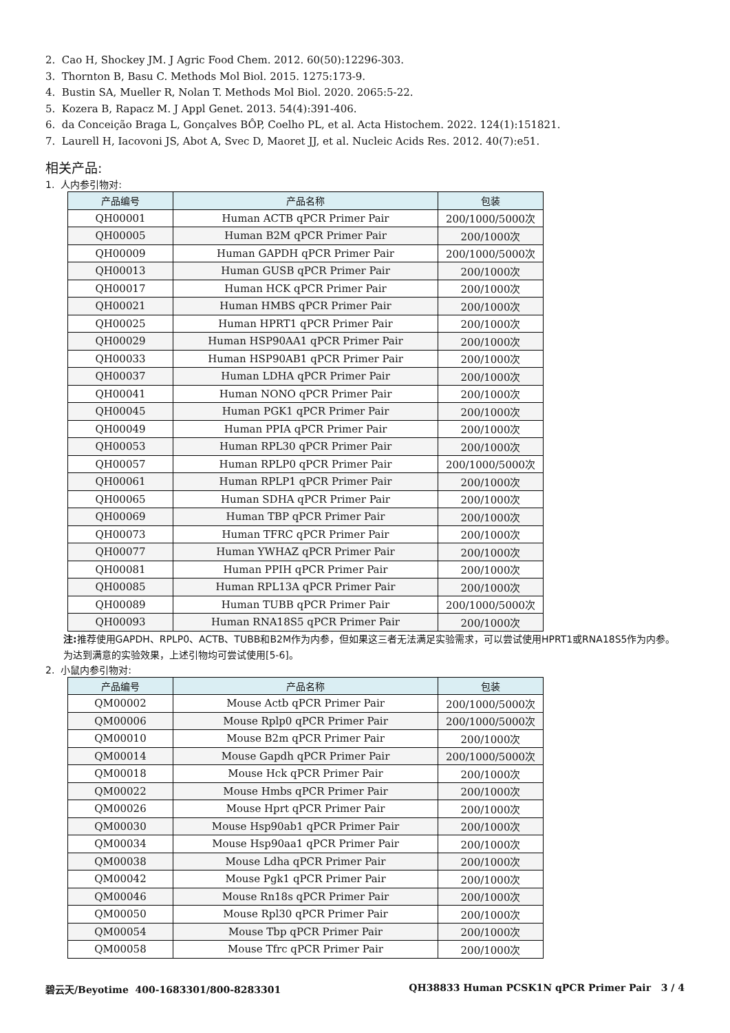2. Cao H, Shockey JM. J Agric Food Chem. 2012. 60(50):12296-303.
3. Thornton B, Basu C. Methods Mol Biol. 2015. 1275:173-9.
4. Bustin SA, Mueller R, Nolan T. Methods Mol Biol. 2020. 2065:5-22.
5. Kozera B, Rapacz M. J Appl Genet. 2013. 54(4):391-406.
6. da Conceição Braga L, Gonçalves BÔP, Coelho PL, et al. Acta Histochem. 2022. 124(1):151821.
7. Laurell H, Iacovoni JS, Abot A, Svec D, Maoret JJ, et al. Nucleic Acids Res. 2012. 40(7):e51.
相关产品:
1. 人内参引物对:
| 产品编号 | 产品名称 | 包装 |
| --- | --- | --- |
| QH00001 | Human ACTB qPCR Primer Pair | 200/1000/5000次 |
| QH00005 | Human B2M qPCR Primer Pair | 200/1000次 |
| QH00009 | Human GAPDH qPCR Primer Pair | 200/1000/5000次 |
| QH00013 | Human GUSB qPCR Primer Pair | 200/1000次 |
| QH00017 | Human HCK qPCR Primer Pair | 200/1000次 |
| QH00021 | Human HMBS qPCR Primer Pair | 200/1000次 |
| QH00025 | Human HPRT1 qPCR Primer Pair | 200/1000次 |
| QH00029 | Human HSP90AA1 qPCR Primer Pair | 200/1000次 |
| QH00033 | Human HSP90AB1 qPCR Primer Pair | 200/1000次 |
| QH00037 | Human LDHA qPCR Primer Pair | 200/1000次 |
| QH00041 | Human NONO qPCR Primer Pair | 200/1000次 |
| QH00045 | Human PGK1 qPCR Primer Pair | 200/1000次 |
| QH00049 | Human PPIA qPCR Primer Pair | 200/1000次 |
| QH00053 | Human RPL30 qPCR Primer Pair | 200/1000次 |
| QH00057 | Human RPLP0 qPCR Primer Pair | 200/1000/5000次 |
| QH00061 | Human RPLP1 qPCR Primer Pair | 200/1000次 |
| QH00065 | Human SDHA qPCR Primer Pair | 200/1000次 |
| QH00069 | Human TBP qPCR Primer Pair | 200/1000次 |
| QH00073 | Human TFRC qPCR Primer Pair | 200/1000次 |
| QH00077 | Human YWHAZ qPCR Primer Pair | 200/1000次 |
| QH00081 | Human PPIH qPCR Primer Pair | 200/1000次 |
| QH00085 | Human RPL13A qPCR Primer Pair | 200/1000次 |
| QH00089 | Human TUBB qPCR Primer Pair | 200/1000/5000次 |
| QH00093 | Human RNA18S5 qPCR Primer Pair | 200/1000次 |
注: 推荐使用GAPDH、RPLP0、ACTB、TUBB和B2M作为内参，但如果这三者无法满足实验需求，可以尝试使用HPRT1或RNA18S5作为内参。为达到满意的实验效果，上述引物均可尝试使用[5-6]。
2. 小鼠内参引物对:
| 产品编号 | 产品名称 | 包装 |
| --- | --- | --- |
| QM00002 | Mouse Actb qPCR Primer Pair | 200/1000/5000次 |
| QM00006 | Mouse Rplp0 qPCR Primer Pair | 200/1000/5000次 |
| QM00010 | Mouse B2m qPCR Primer Pair | 200/1000次 |
| QM00014 | Mouse Gapdh qPCR Primer Pair | 200/1000/5000次 |
| QM00018 | Mouse Hck qPCR Primer Pair | 200/1000次 |
| QM00022 | Mouse Hmbs qPCR Primer Pair | 200/1000次 |
| QM00026 | Mouse Hprt qPCR Primer Pair | 200/1000次 |
| QM00030 | Mouse Hsp90ab1 qPCR Primer Pair | 200/1000次 |
| QM00034 | Mouse Hsp90aa1 qPCR Primer Pair | 200/1000次 |
| QM00038 | Mouse Ldha qPCR Primer Pair | 200/1000次 |
| QM00042 | Mouse Pgk1 qPCR Primer Pair | 200/1000次 |
| QM00046 | Mouse Rn18s qPCR Primer Pair | 200/1000次 |
| QM00050 | Mouse Rpl30 qPCR Primer Pair | 200/1000次 |
| QM00054 | Mouse Tbp qPCR Primer Pair | 200/1000次 |
| QM00058 | Mouse Tfrc qPCR Primer Pair | 200/1000次 |
碧云天/Beyotime 400-1683301/800-8283301 QH38833 Human PCSK1N qPCR Primer Pair 3 / 4